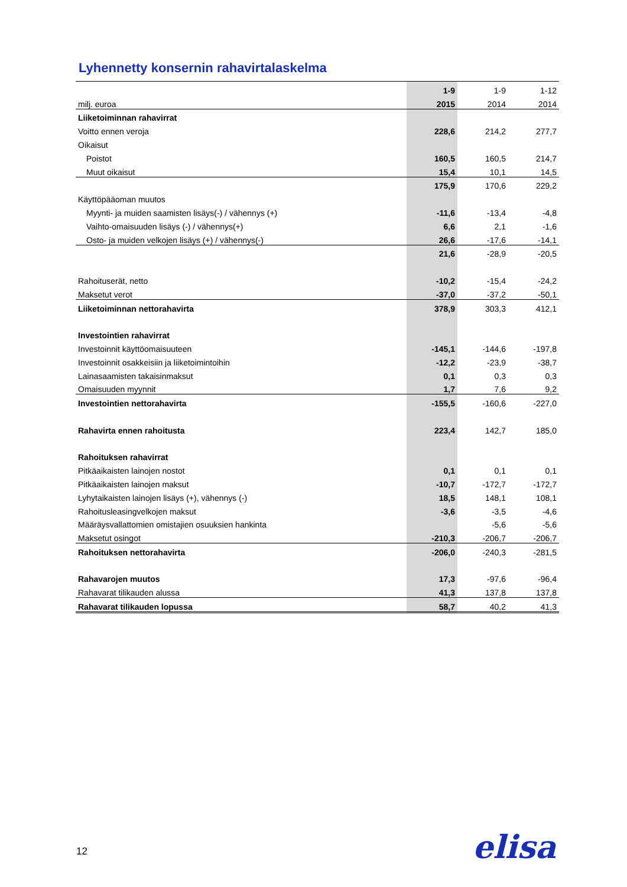Lyhennetty konsernin rahavirtalaskelma
| | 1-9 | 1-9 | 1-12 |
| milj. euroa | 2015 | 2014 | 2014 |
| Liiketoiminnan rahavirrat | | | |
| Voitto ennen veroja | 228,6 | 214,2 | 277,7 |
| Oikaisut | | | |
| Poistot | 160,5 | 160,5 | 214,7 |
| Muut oikaisut | 15,4 | 10,1 | 14,5 |
| | 175,9 | 170,6 | 229,2 |
| Käyttöpääoman muutos | | | |
| Myynti- ja muiden saamisten lisäys(-) / vähennys (+) | -11,6 | -13,4 | -4,8 |
| Vaihto-omaisuuden lisäys (-) / vähennys(+) | 6,6 | 2,1 | -1,6 |
| Osto- ja muiden velkojen lisäys (+) / vähennys(-) | 26,6 | -17,6 | -14,1 |
| | 21,6 | -28,9 | -20,5 |
| Rahoituserät, netto | -10,2 | -15,4 | -24,2 |
| Maksetut verot | -37,0 | -37,2 | -50,1 |
| Liiketoiminnan nettorahavirta | 378,9 | 303,3 | 412,1 |
| Investointien rahavirrat | | | |
| Investoinnit käyttöomaisuuteen | -145,1 | -144,6 | -197,8 |
| Investoinnit osakkeisiin ja liiketoimintoihin | -12,2 | -23,9 | -38,7 |
| Lainasaamisten takaisinmaksut | 0,1 | 0,3 | 0,3 |
| Omaisuuden myynnit | 1,7 | 7,6 | 9,2 |
| Investointien nettorahavirta | -155,5 | -160,6 | -227,0 |
| Rahavirta ennen rahoitusta | 223,4 | 142,7 | 185,0 |
| Rahoituksen rahavirrat | | | |
| Pitkäaikaisten lainojen nostot | 0,1 | 0,1 | 0,1 |
| Pitkäaikaisten lainojen maksut | -10,7 | -172,7 | -172,7 |
| Lyhytaikaisten lainojen lisäys (+), vähennys (-) | 18,5 | 148,1 | 108,1 |
| Rahoitusleasingvelkojen maksut | -3,6 | -3,5 | -4,6 |
| Määräysvallattomien omistajien osuuksien hankinta | | -5,6 | -5,6 |
| Maksetut osingot | -210,3 | -206,7 | -206,7 |
| Rahoituksen nettorahavirta | -206,0 | -240,3 | -281,5 |
| Rahavarojen muutos | 17,3 | -97,6 | -96,4 |
| Rahavarat tilikauden alussa | 41,3 | 137,8 | 137,8 |
| Rahavarat tilikauden lopussa | 58,7 | 40,2 | 41,3 |
12 elisa